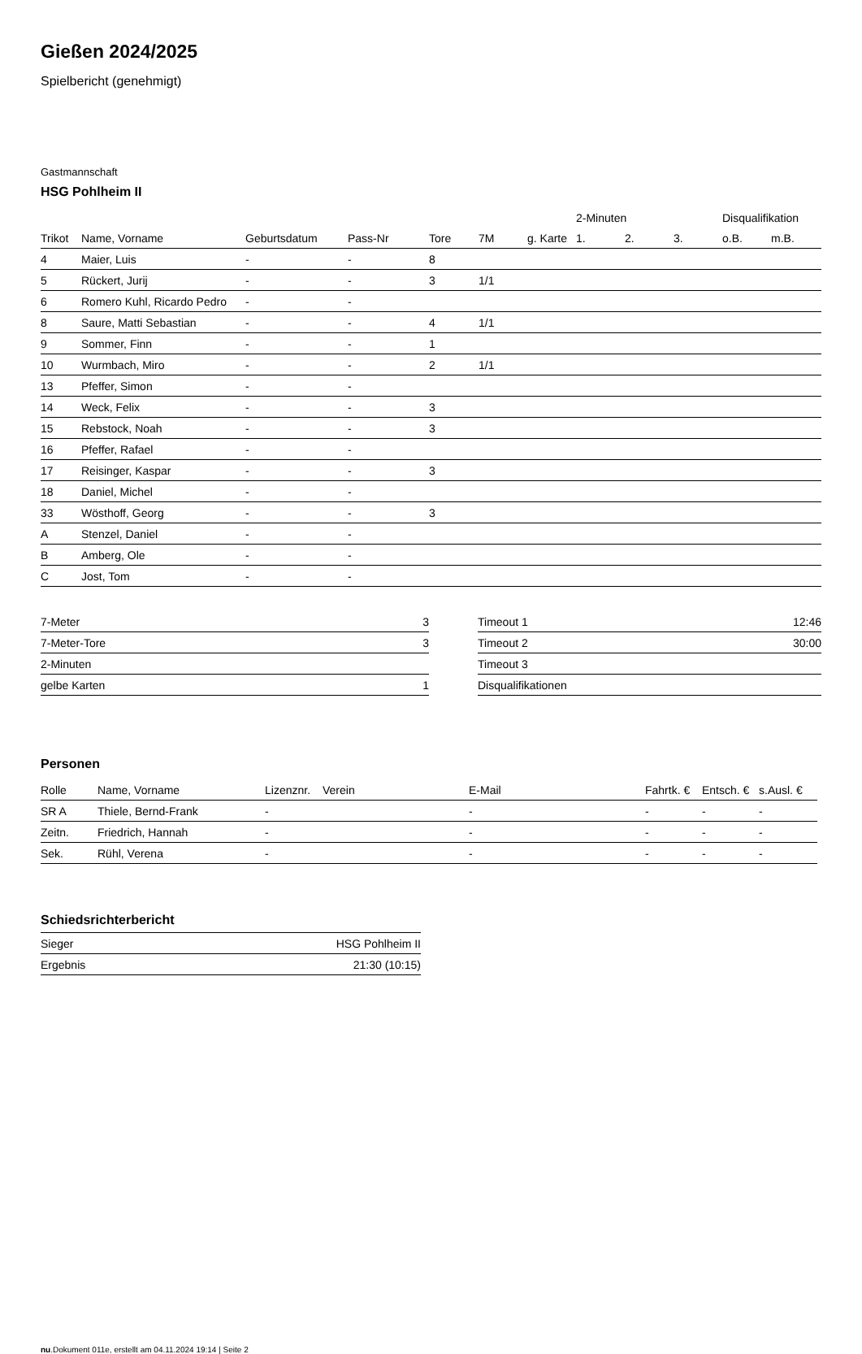Gießen 2024/2025
Spielbericht (genehmigt)
Gastmannschaft
HSG Pohlheim II
| | | | | | | | 2-Minuten | | | Disqualifikation | |
| --- | --- | --- | --- | --- | --- | --- | --- | --- | --- | --- | --- |
| Trikot | Name, Vorname | Geburtsdatum | Pass-Nr | Tore | 7M | g. Karte | 1. | 2. | 3. | o.B. | m.B. |
| 4 | Maier, Luis | - | - | 8 | | | | | | | |
| 5 | Rückert, Jurij | - | - | 3 | 1/1 | | | | | | |
| 6 | Romero Kuhl, Ricardo Pedro | - | - | | | | | | | | |
| 8 | Saure, Matti Sebastian | - | - | 4 | 1/1 | | | | | | |
| 9 | Sommer, Finn | - | - | 1 | | | | | | | |
| 10 | Wurmbach, Miro | - | - | 2 | 1/1 | | | | | | |
| 13 | Pfeffer, Simon | - | - | | | | | | | | |
| 14 | Weck, Felix | - | - | 3 | | | | | | | |
| 15 | Rebstock, Noah | - | - | 3 | | | | | | | |
| 16 | Pfeffer, Rafael | - | - | | | | | | | | |
| 17 | Reisinger, Kaspar | - | - | 3 | | | | | | | |
| 18 | Daniel, Michel | - | - | | | | | | | | |
| 33 | Wösthoff, Georg | - | - | 3 | | | | | | | |
| A | Stenzel, Daniel | - | - | | | | | | | | |
| B | Amberg, Ole | - | - | | | | | | | | |
| C | Jost, Tom | - | - | | | | | | | | |
| 7-Meter | 3 |
| 7-Meter-Tore | 3 |
| 2-Minuten | |
| gelbe Karten | 1 |
| Timeout 1 | 12:46 |
| Timeout 2 | 30:00 |
| Timeout 3 | |
| Disqualifikationen | |
Personen
| Rolle | Name, Vorname | Lizenznr. | Verein | E-Mail | Fahrtk. € | Entsch. € | s.Ausl. € |
| --- | --- | --- | --- | --- | --- | --- | --- |
| SR A | Thiele, Bernd-Frank | - | | - | - | - | - |
| Zeitn. | Friedrich, Hannah | - | | - | - | - | - |
| Sek. | Rühl, Verena | - | | - | - | - | - |
Schiedsrichterbericht
| Sieger | HSG Pohlheim II |
| Ergebnis | 21:30 (10:15) |
nu.Dokument 011e, erstellt am 04.11.2024 19:14 | Seite 2